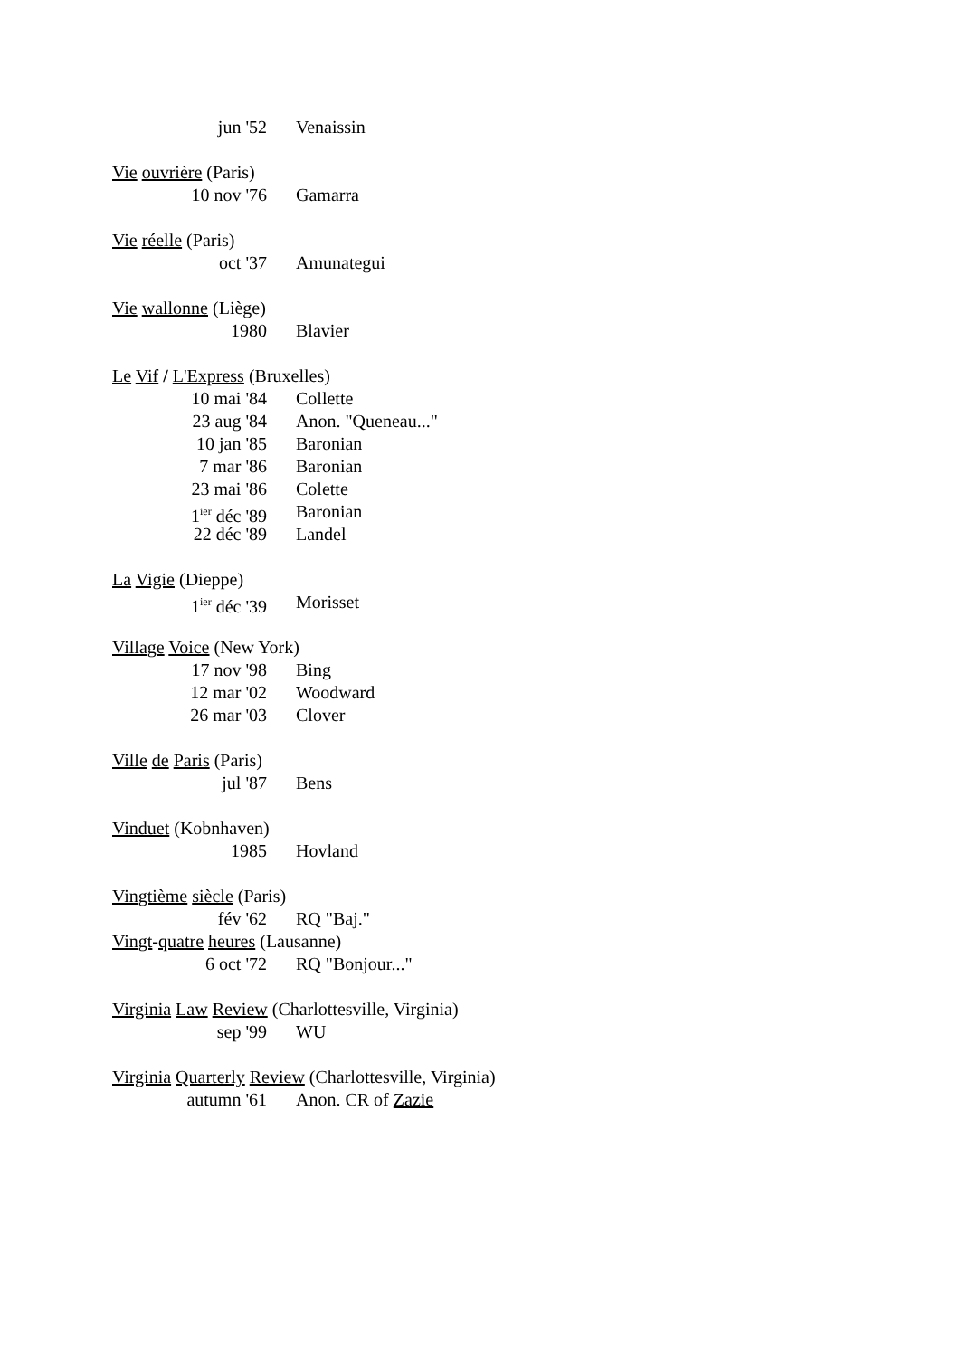jun '52 Venaissin
Vie ouvrière (Paris)
10 nov '76 Gamarra
Vie réelle (Paris)
oct '37 Amunategui
Vie wallonne (Liège)
1980 Blavier
Le Vif / L'Express (Bruxelles)
10 mai '84 Collette
23 aug '84 Anon. "Queneau..."
10 jan '85 Baronian
7 mar '86 Baronian
23 mai '86 Colette
1<sup>ier</sup> déc '89 Baronian
22 déc '89 Landel
La Vigie (Dieppe)
1<sup>ier</sup> déc '39 Morisset
Village Voice (New York)
17 nov '98 Bing
12 mar '02 Woodward
26 mar '03 Clover
Ville de Paris (Paris)
jul '87 Bens
Vinduet (Kobnhaven)
1985 Hovland
Vingtième siècle (Paris)
fév '62 RQ "Baj."
Vingt-quatre heures (Lausanne)
6 oct '72 RQ "Bonjour..."
Virginia Law Review (Charlottesville, Virginia)
sep '99 WU
Virginia Quarterly Review (Charlottesville, Virginia)
autumn '61 Anon. CR of Zazie